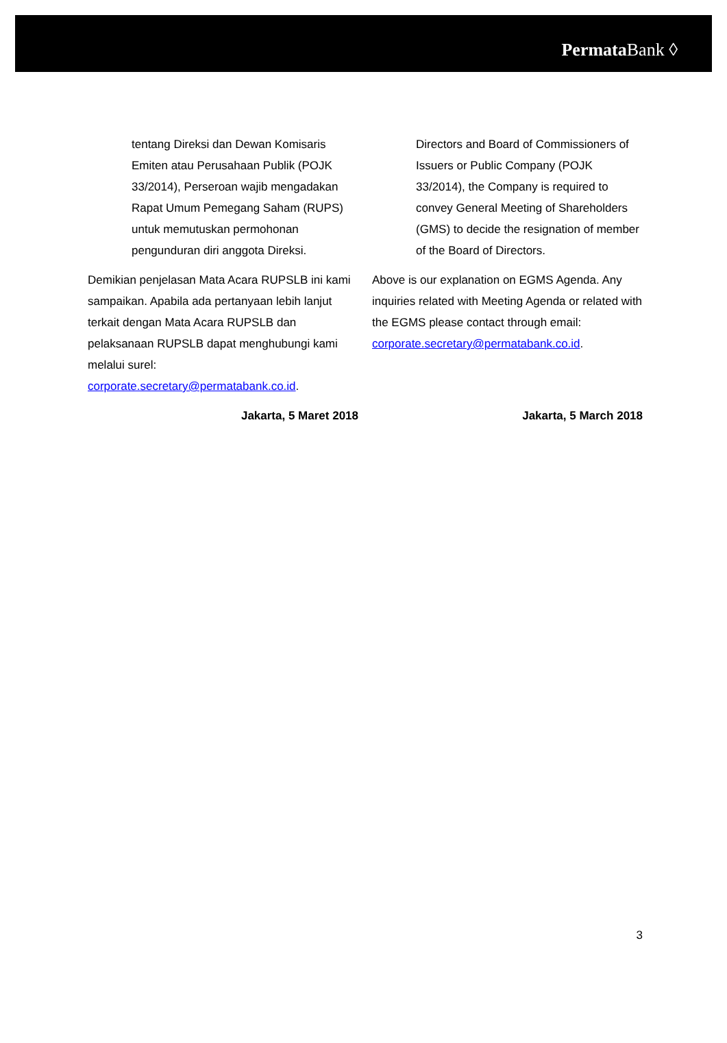Permata Bank ◊
tentang Direksi dan Dewan Komisaris Emiten atau Perusahaan Publik (POJK 33/2014), Perseroan wajib mengadakan Rapat Umum Pemegang Saham (RUPS) untuk memutuskan permohonan pengunduran diri anggota Direksi.
Directors and Board of Commissioners of Issuers or Public Company (POJK 33/2014), the Company is required to convey General Meeting of Shareholders (GMS) to decide the resignation of member of the Board of Directors.
Demikian penjelasan Mata Acara RUPSLB ini kami sampaikan. Apabila ada pertanyaan lebih lanjut terkait dengan Mata Acara RUPSLB dan pelaksanaan RUPSLB dapat menghubungi kami melalui surel: corporate.secretary@permatabank.co.id.
Jakarta, 5 Maret 2018
Above is our explanation on EGMS Agenda. Any inquiries related with Meeting Agenda or related with the EGMS please contact through email: corporate.secretary@permatabank.co.id.
Jakarta, 5 March 2018
3